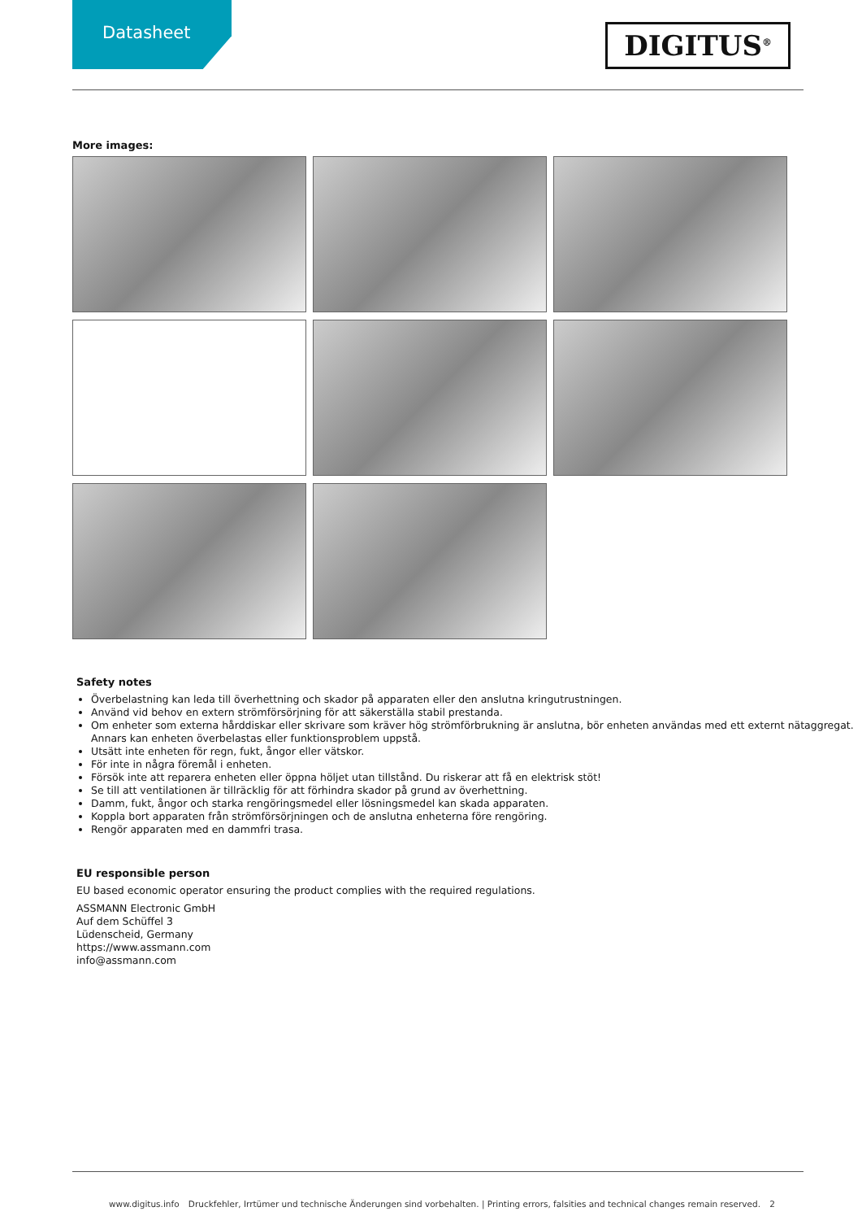Datasheet
DIGITUS<sup>®</sup>
More images:
Safety notes
Överbelastning kan leda till överhettning och skador på apparaten eller den anslutna kringutrustningen.
Använd vid behov en extern strömförsörjning för att säkerställa stabil prestanda.
Om enheter som externa hårddiskar eller skrivare som kräver hög strömförbrukning är anslutna, bör enheten användas med ett externt nätaggregat. Annars kan enheten överbelastas eller funktionsproblem uppstå.
Utsätt inte enheten för regn, fukt, ångor eller vätskor.
För inte in några föremål i enheten.
Försök inte att reparera enheten eller öppna höljet utan tillstånd. Du riskerar att få en elektrisk stöt!
Se till att ventilationen är tillräcklig för att förhindra skador på grund av överhettning.
Damm, fukt, ångor och starka rengöringsmedel eller lösningsmedel kan skada apparaten.
Koppla bort apparaten från strömförsörjningen och de anslutna enheterna före rengöring.
Rengör apparaten med en dammfri trasa.
EU responsible person
EU based economic operator ensuring the product complies with the required regulations.
ASSMANN Electronic GmbH
Auf dem Schüffel 3
Lüdenscheid, Germany
https://www.assmann.com
info@assmann.com
www.digitus.info Druckfehler, Irrtümer und technische Änderungen sind vorbehalten. | Printing errors, falsities and technical changes remain reserved. 2